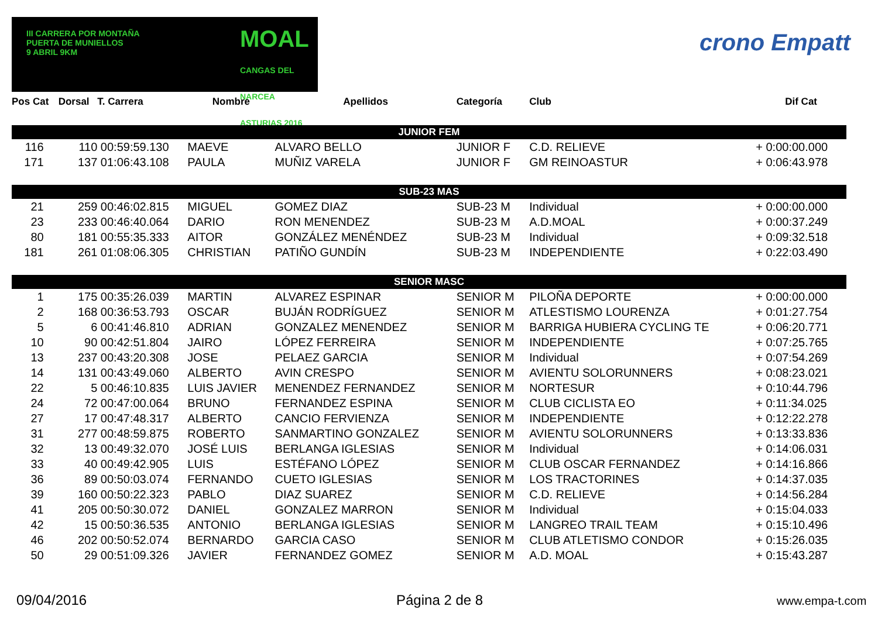III CARRERA POR MONTAÑA
PUERTA DE MUNIELLOS
9 ABRIL 9KM
MOAL
CANGAS DEL NARCEA ASTURIAS 2016
crono Empatt
| Pos Cat | Dorsal | T. Carrera | Nombre | Apellidos | Categoría | Club | Dif Cat |
| --- | --- | --- | --- | --- | --- | --- | --- |
| JUNIOR FEM | | | | | | | |
| 116 | 110 | 00:59:59.130 | MAEVE | ALVARO BELLO | JUNIOR F | C.D. RELIEVE | + 0:00:00.000 |
| 171 | 137 | 01:06:43.108 | PAULA | MUÑIZ VARELA | JUNIOR F | GM REINOASTUR | + 0:06:43.978 |
| SUB-23 MAS | | | | | | | |
| 21 | 259 | 00:46:02.815 | MIGUEL | GOMEZ DIAZ | SUB-23 M | Individual | + 0:00:00.000 |
| 23 | 233 | 00:46:40.064 | DARIO | RON MENENDEZ | SUB-23 M | A.D.MOAL | + 0:00:37.249 |
| 80 | 181 | 00:55:35.333 | AITOR | GONZÁLEZ MENÉNDEZ | SUB-23 M | Individual | + 0:09:32.518 |
| 181 | 261 | 01:08:06.305 | CHRISTIAN | PATIÑO GUNDÍN | SUB-23 M | INDEPENDIENTE | + 0:22:03.490 |
| SENIOR MASC | | | | | | | |
| 1 | 175 | 00:35:26.039 | MARTIN | ALVAREZ ESPINAR | SENIOR M | PILOÑA DEPORTE | + 0:00:00.000 |
| 2 | 168 | 00:36:53.793 | OSCAR | BUJÁN RODRÍGUEZ | SENIOR M | ATLESTISMO LOURENZA | + 0:01:27.754 |
| 5 | 6 | 00:41:46.810 | ADRIAN | GONZALEZ MENENDEZ | SENIOR M | BARRIGA HUBIERA CYCLING TE | + 0:06:20.771 |
| 10 | 90 | 00:42:51.804 | JAIRO | LÓPEZ FERREIRA | SENIOR M | INDEPENDIENTE | + 0:07:25.765 |
| 13 | 237 | 00:43:20.308 | JOSE | PELAEZ GARCIA | SENIOR M | Individual | + 0:07:54.269 |
| 14 | 131 | 00:43:49.060 | ALBERTO | AVIN CRESPO | SENIOR M | AVIENTU SOLORUNNERS | + 0:08:23.021 |
| 22 | 5 | 00:46:10.835 | LUIS JAVIER | MENENDEZ FERNANDEZ | SENIOR M | NORTESUR | + 0:10:44.796 |
| 24 | 72 | 00:47:00.064 | BRUNO | FERNANDEZ ESPINA | SENIOR M | CLUB CICLISTA EO | + 0:11:34.025 |
| 27 | 17 | 00:47:48.317 | ALBERTO | CANCIO FERVIENZA | SENIOR M | INDEPENDIENTE | + 0:12:22.278 |
| 31 | 277 | 00:48:59.875 | ROBERTO | SANMARTINO GONZALEZ | SENIOR M | AVIENTU SOLORUNNERS | + 0:13:33.836 |
| 32 | 13 | 00:49:32.070 | JOSÉ LUIS | BERLANGA IGLESIAS | SENIOR M | Individual | + 0:14:06.031 |
| 33 | 40 | 00:49:42.905 | LUIS | ESTÉFANO LÓPEZ | SENIOR M | CLUB OSCAR FERNANDEZ | + 0:14:16.866 |
| 36 | 89 | 00:50:03.074 | FERNANDO | CUETO IGLESIAS | SENIOR M | LOS TRACTORINES | + 0:14:37.035 |
| 39 | 160 | 00:50:22.323 | PABLO | DIAZ SUAREZ | SENIOR M | C.D. RELIEVE | + 0:14:56.284 |
| 41 | 205 | 00:50:30.072 | DANIEL | GONZALEZ MARRON | SENIOR M | Individual | + 0:15:04.033 |
| 42 | 15 | 00:50:36.535 | ANTONIO | BERLANGA IGLESIAS | SENIOR M | LANGREO TRAIL TEAM | + 0:15:10.496 |
| 46 | 202 | 00:50:52.074 | BERNARDO | GARCIA CASO | SENIOR M | CLUB ATLETISMO CONDOR | + 0:15:26.035 |
| 50 | 29 | 00:51:09.326 | JAVIER | FERNANDEZ GOMEZ | SENIOR M | A.D. MOAL | + 0:15:43.287 |
09/04/2016 Página 2 de 8 www.empa-t.com